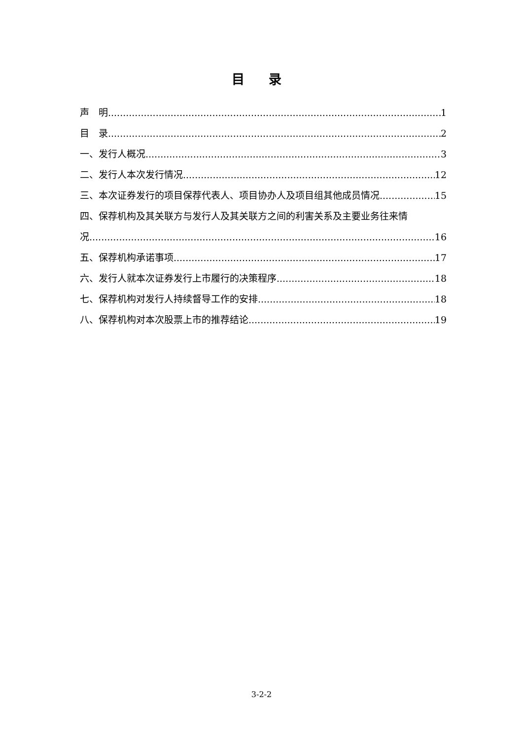目 录
声　明 1
目　录 2
一、发行人概况 3
二、发行人本次发行情况 12
三、本次证券发行的项目保荐代表人、项目协办人及项目组其他成员情况 15
四、保荐机构及其关联方与发行人及其关联方之间的利害关系及主要业务往来情
况 16
五、保荐机构承诺事项 17
六、发行人就本次证券发行上市履行的决策程序 18
七、保荐机构对发行人持续督导工作的安排 18
八、保荐机构对本次股票上市的推荐结论 19
3-2-2